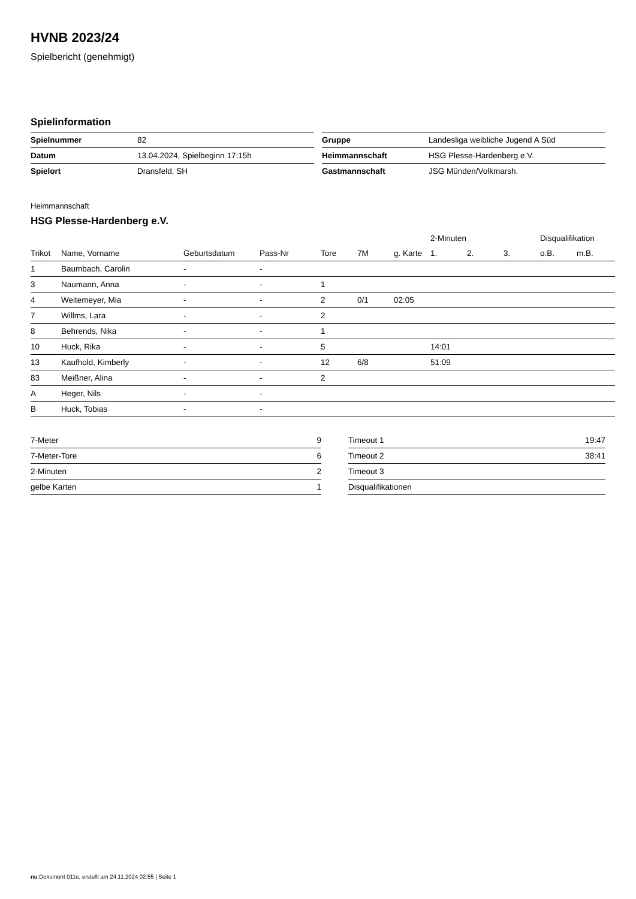HVNB 2023/24
Spielbericht (genehmigt)
Spielinformation
| Spielnummer | 82 |
| Datum | 13.04.2024, Spielbeginn 17:15h |
| Spielort | Dransfeld, SH |
| Gruppe | Landesliga weibliche Jugend A Süd |
| Heimmannschaft | HSG Plesse-Hardenberg e.V. |
| Gastmannschaft | JSG Münden/Volkmarsh. |
Heimmannschaft
HSG Plesse-Hardenberg e.V.
| | | | | | | | 2-Minuten | | | Disqualifikation | |
| --- | --- | --- | --- | --- | --- | --- | --- | --- | --- | --- | --- |
| Trikot | Name, Vorname | Geburtsdatum | Pass-Nr | Tore | 7M | g. Karte | 1. | 2. | 3. | o.B. | m.B. |
| 1 | Baumbach, Carolin | - | - | | | | | | | | |
| 3 | Naumann, Anna | - | - | 1 | | | | | | | |
| 4 | Weitemeyer, Mia | - | - | 2 | 0/1 | 02:05 | | | | | |
| 7 | Willms, Lara | - | - | 2 | | | | | | | |
| 8 | Behrends, Nika | - | - | 1 | | | | | | | |
| 10 | Huck, Rika | - | - | 5 | | | 14:01 | | | | |
| 13 | Kaufhold, Kimberly | - | - | 12 | 6/8 | | 51:09 | | | | |
| 83 | Meißner, Alina | - | - | 2 | | | | | | | |
| A | Heger, Nils | - | - | | | | | | | | |
| B | Huck, Tobias | - | - | | | | | | | | |
| 7-Meter | 9 |
| 7-Meter-Tore | 6 |
| 2-Minuten | 2 |
| gelbe Karten | 1 |
| Timeout 1 | 19:47 |
| Timeout 2 | 38:41 |
| Timeout 3 | |
| Disqualifikationen | |
nu.Dokument 011e, erstellt am 24.11.2024 02:55 | Seite 1